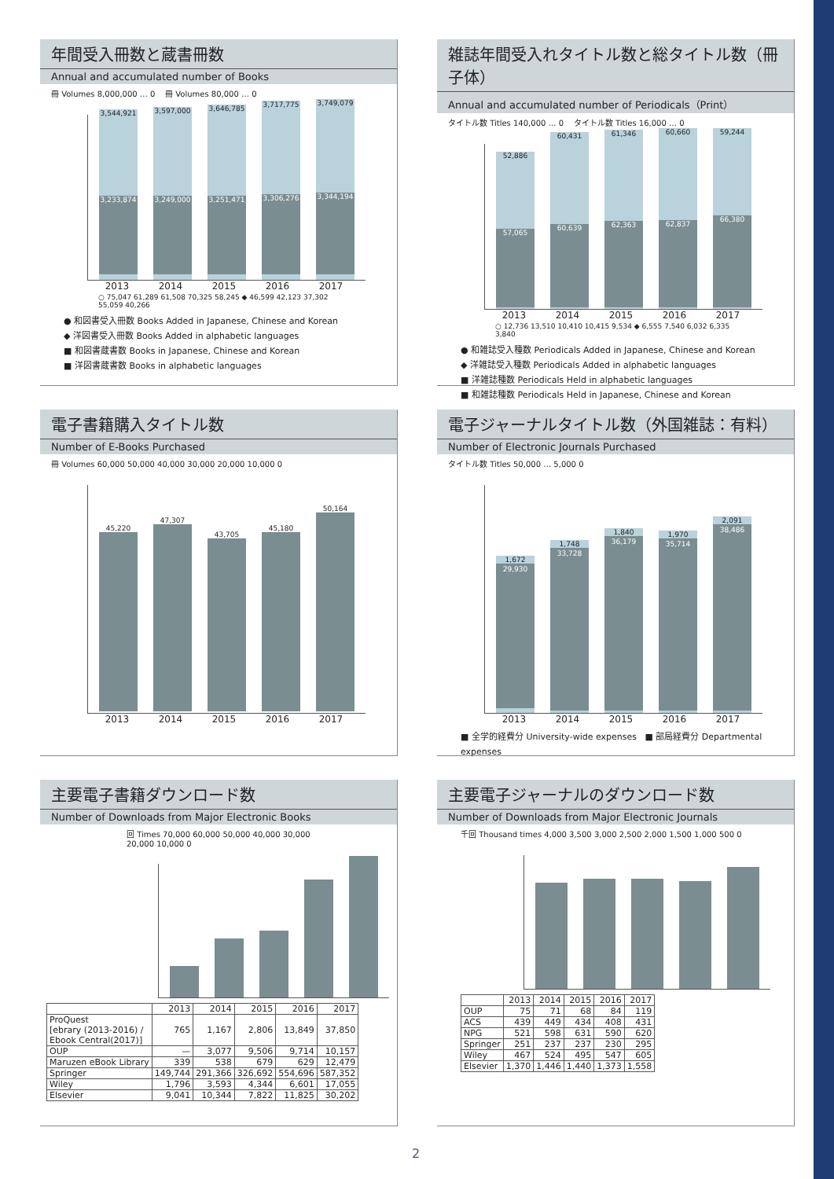年間受入冊数と蔵書冊数
Annual and accumulated number of Books
冊 Volumes 8,000,000 … 0 冊 Volumes 80,000 … 0
3,544,921
3,233,874
3,597,000
3,249,000
3,646,785
3,251,471
3,717,775
3,306,276
3,749,079
3,344,194
2013 2014 2015 2016 2017
○ 75,047 61,289 61,508 70,325 58,245 ◆ 46,599 42,123 37,302 55,059 40,266
● 和図書受入冊数 Books Added in Japanese, Chinese and Korean
◆ 洋図書受入冊数 Books Added in alphabetic languages
■ 和図書蔵書数 Books in Japanese, Chinese and Korean
■ 洋図書蔵書数 Books in alphabetic languages
雑誌年間受入れタイトル数と総タイトル数（冊子体）
Annual and accumulated number of Periodicals（Print）
タイトル数 Titles 140,000 … 0 タイトル数 Titles 16,000 … 0
52,886
57,065
60,431
60,639
61,346
62,363
60,660
62,837
59,244
66,380
2013 2014 2015 2016 2017
○ 12,736 13,510 10,410 10,415 9,534 ◆ 6,555 7,540 6,032 6,335 3,840
● 和雑誌受入種数 Periodicals Added in Japanese, Chinese and Korean
◆ 洋雑誌受入種数 Periodicals Added in alphabetic languages
■ 洋雑誌種数 Periodicals Held in alphabetic languages
■ 和雑誌種数 Periodicals Held in Japanese, Chinese and Korean
電子書籍購入タイトル数
Number of E-Books Purchased
冊 Volumes 60,000 50,000 40,000 30,000 20,000 10,000 0
45,220
47,307
43,705
45,180
50,164
2013 2014 2015 2016 2017
電子ジャーナルタイトル数（外国雑誌：有料）
Number of Electronic Journals Purchased
タイトル数 Titles 50,000 … 5,000 0
1,672
29,930
1,748
33,728
1,840
36,179
1,970
35,714
2,091
38,486
2013 2014 2015 2016 2017
■ 全学的経費分 University-wide expenses ■ 部局経費分 Departmental expenses
主要電子書籍ダウンロード数
Number of Downloads from Major Electronic Books
回 Times 70,000 60,000 50,000 40,000 30,000 20,000 10,000 0
| | 2013 | 2014 | 2015 | 2016 | 2017 |
| --- | --- | --- | --- | --- | --- |
| ProQuest [ebrary (2013-2016) / Ebook Central(2017)] | 765 | 1,167 | 2,806 | 13,849 | 37,850 |
| OUP | — | 3,077 | 9,506 | 9,714 | 10,157 |
| Maruzen eBook Library | 339 | 538 | 679 | 629 | 12,479 |
| Springer | 149,744 | 291,366 | 326,692 | 554,696 | 587,352 |
| Wiley | 1,796 | 3,593 | 4,344 | 6,601 | 17,055 |
| Elsevier | 9,041 | 10,344 | 7,822 | 11,825 | 30,202 |
主要電子ジャーナルのダウンロード数
Number of Downloads from Major Electronic Journals
千回 Thousand times 4,000 3,500 3,000 2,500 2,000 1,500 1,000 500 0
| | 2013 | 2014 | 2015 | 2016 | 2017 |
| --- | --- | --- | --- | --- | --- |
| OUP | 75 | 71 | 68 | 84 | 119 |
| ACS | 439 | 449 | 434 | 408 | 431 |
| NPG | 521 | 598 | 631 | 590 | 620 |
| Springer | 251 | 237 | 237 | 230 | 295 |
| Wiley | 467 | 524 | 495 | 547 | 605 |
| Elsevier | 1,370 | 1,446 | 1,440 | 1,373 | 1,558 |
2